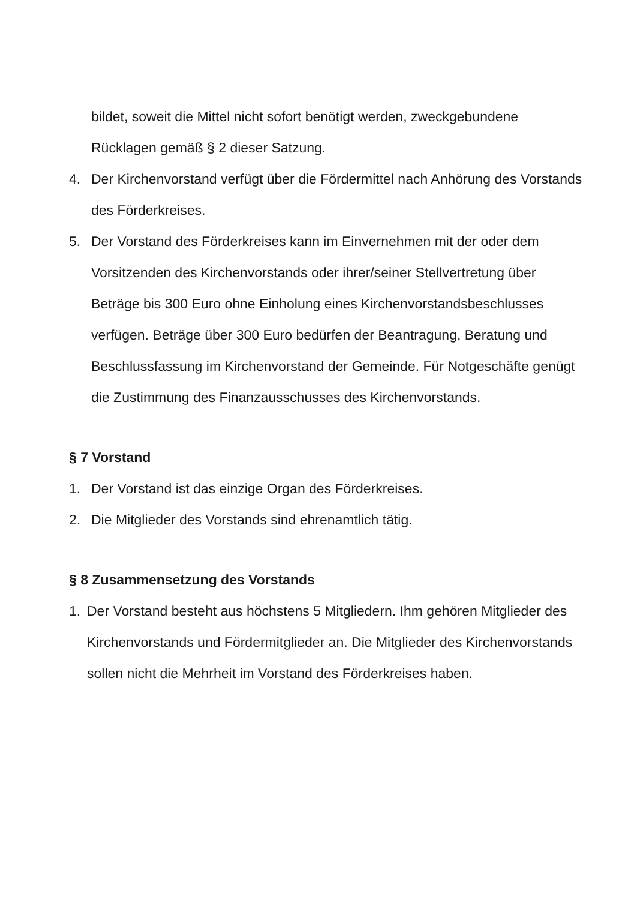bildet, soweit die Mittel nicht sofort benötigt werden, zweckgebundene Rücklagen gemäß § 2 dieser Satzung.
4. Der Kirchenvorstand verfügt über die Fördermittel nach Anhörung des Vorstands des Förderkreises.
5. Der Vorstand des Förderkreises kann im Einvernehmen mit der oder dem Vorsitzenden des Kirchenvorstands oder ihrer/seiner Stellvertretung über Beträge bis 300 Euro ohne Einholung eines Kirchenvorstandsbeschlusses verfügen. Beträge über 300 Euro bedürfen der Beantragung, Beratung und Beschlussfassung im Kirchenvorstand der Gemeinde. Für Notgeschäfte genügt die Zustimmung des Finanzausschusses des Kirchenvorstands.
§ 7 Vorstand
1. Der Vorstand ist das einzige Organ des Förderkreises.
2. Die Mitglieder des Vorstands sind ehrenamtlich tätig.
§ 8 Zusammensetzung des Vorstands
1. Der Vorstand besteht aus höchstens 5 Mitgliedern. Ihm gehören Mitglieder des Kirchenvorstands und Fördermitglieder an. Die Mitglieder des Kirchenvorstands sollen nicht die Mehrheit im Vorstand des Förderkreises haben.